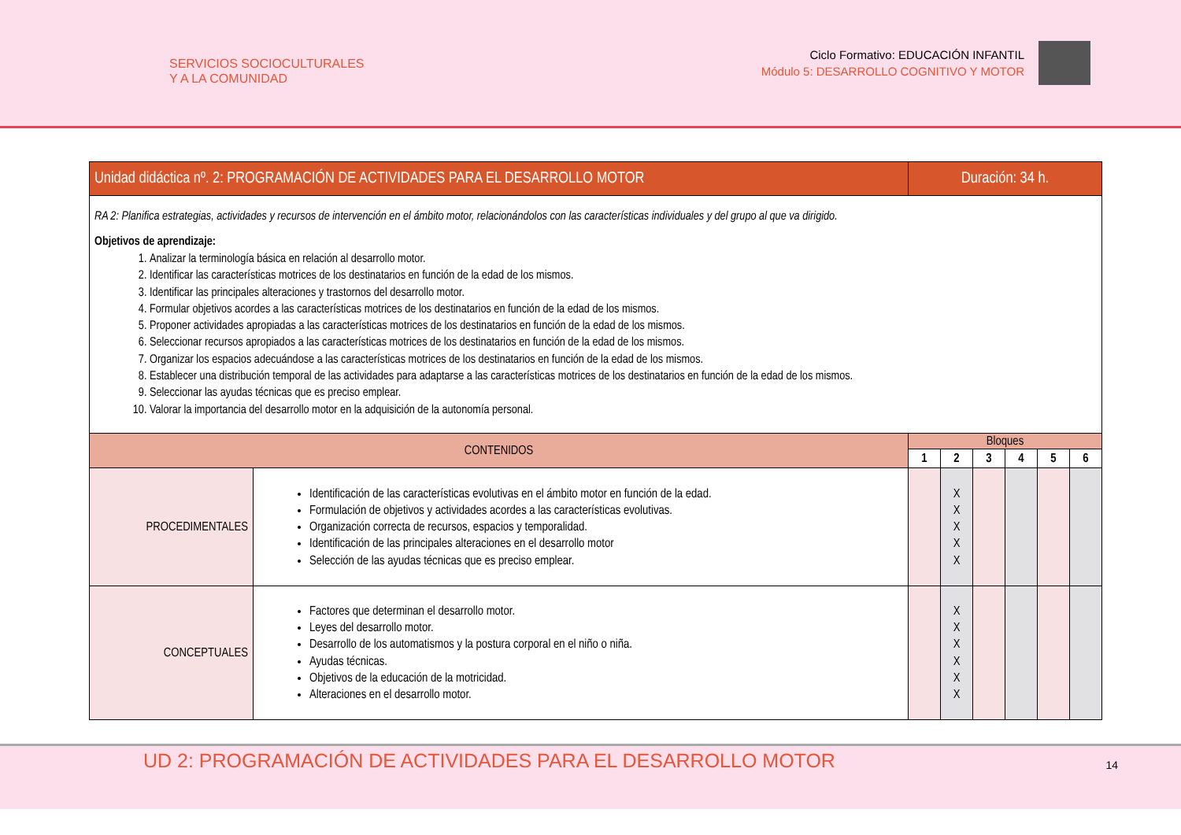SERVICIOS SOCIOCULTURALES
Y A LA COMUNIDAD
Ciclo Formativo: EDUCACIÓN INFANTIL
Módulo 5: DESARROLLO COGNITIVO Y MOTOR
| Unidad didáctica nº. 2: PROGRAMACIÓN DE ACTIVIDADES PARA EL DESARROLLO MOTOR | | Duración: 34 h. | | | | | |
| --- | --- | --- | --- | --- | --- | --- | --- |
| RA 2: Planifica estrategias, actividades y recursos de intervención en el ámbito motor, relacionándolos con las características individuales y del grupo al que va dirigido. Objetivos de aprendizaje: 1. Analizar la terminología básica en relación al desarrollo motor. 2. Identificar las características motrices de los destinatarios en función de la edad de los mismos. 3. Identificar las principales alteraciones y trastornos del desarrollo motor. 4. Formular objetivos acordes a las características motrices de los destinatarios en función de la edad de los mismos. 5. Proponer actividades apropiadas a las características motrices de los destinatarios en función de la edad de los mismos. 6. Seleccionar recursos apropiados a las características motrices de los destinatarios en función de la edad de los mismos. 7. Organizar los espacios adecuándose a las características motrices de los destinatarios en función de la edad de los mismos. 8. Establecer una distribución temporal de las actividades para adaptarse a las características motrices de los destinatarios en función de la edad de los mismos. 9. Seleccionar las ayudas técnicas que es preciso emplear. 10. Valorar la importancia del desarrollo motor en la adquisición de la autonomía personal. | | | | | | | |
| CONTENIDOS | | Bloques | | | | | |
| | | 1 | 2 | 3 | 4 | 5 | 6 |
| PROCEDIMENTALES | Identificación de las características evolutivas en el ámbito motor en función de la edad. Formulación de objetivos y actividades acordes a las características evolutivas. Organización correcta de recursos, espacios y temporalidad. Identificación de las principales alteraciones en el desarrollo motor Selección de las ayudas técnicas que es preciso emplear. | | X X X X X | | | | |
| CONCEPTUALES | Factores que determinan el desarrollo motor. Leyes del desarrollo motor. Desarrollo de los automatismos y la postura corporal en el niño o niña. Ayudas técnicas. Objetivos de la educación de la motricidad. Alteraciones en el desarrollo motor. | | X X X X X X | | | | |
UD 2: PROGRAMACIÓN DE ACTIVIDADES PARA EL DESARROLLO MOTOR
14